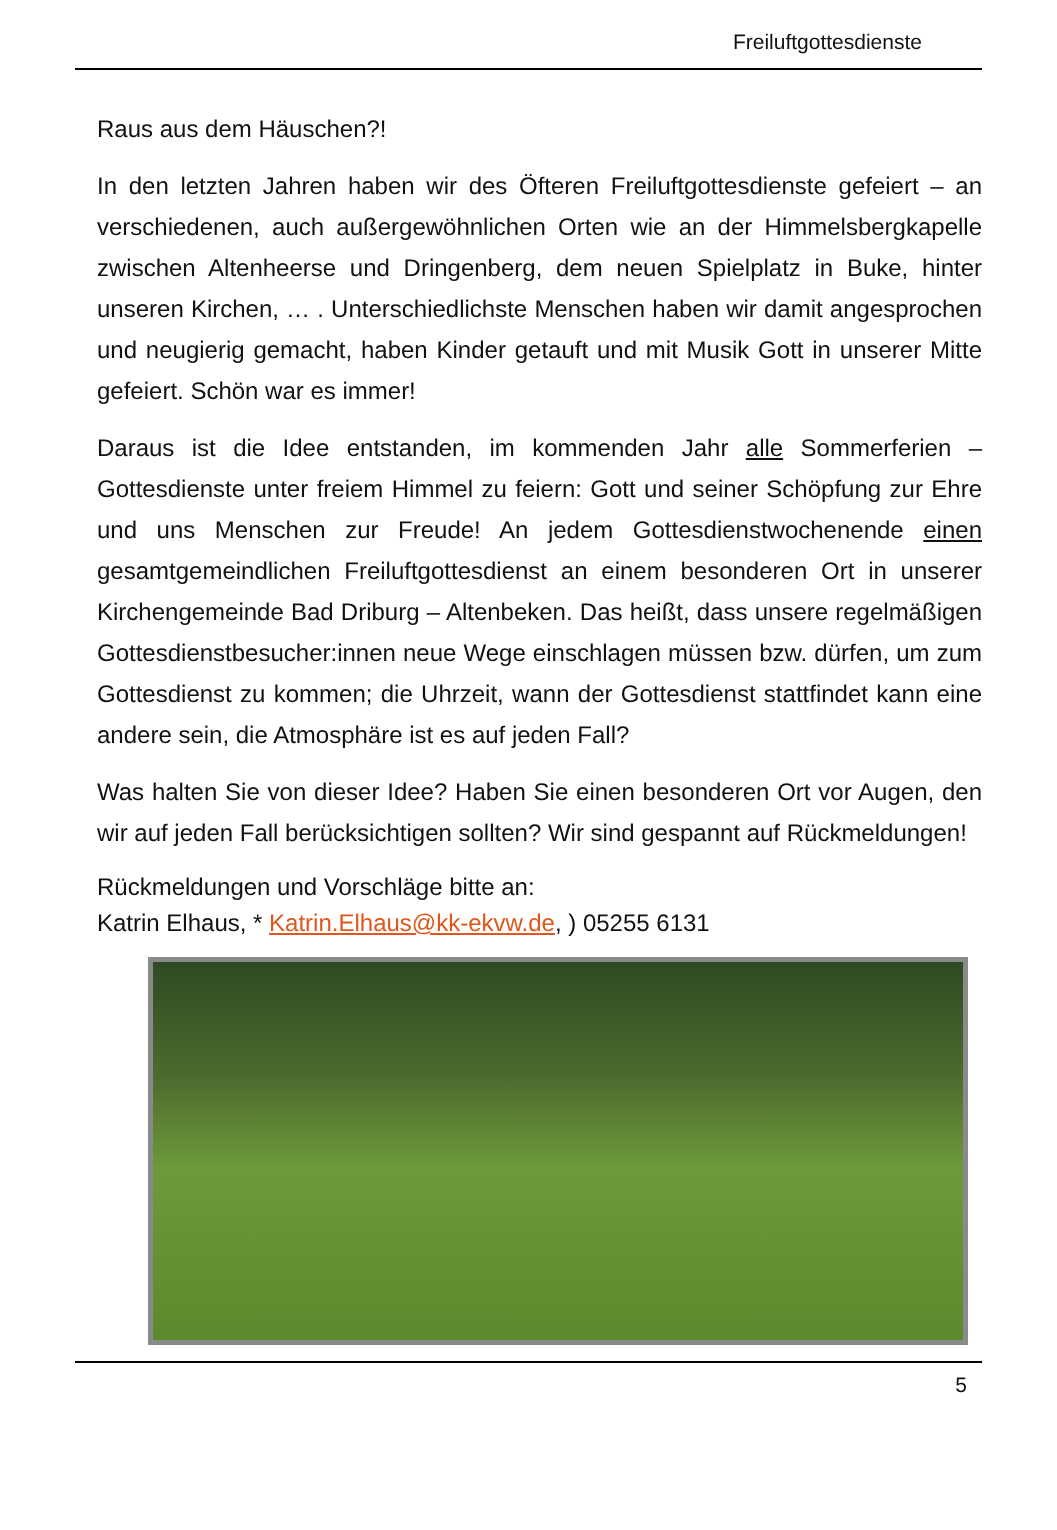Freiluftgottesdienste
Raus aus dem Häuschen?!
In den letzten Jahren haben wir des Öfteren Freiluftgottesdienste gefeiert – an verschiedenen, auch außergewöhnlichen Orten wie an der Himmelsberg­kapelle zwischen Altenheerse und Dringenberg, dem neuen Spielplatz in Bu­ke, hinter unseren Kirchen, … . Unterschiedlichste Menschen haben wir da­mit angesprochen und neugierig gemacht, haben Kinder getauft und mit Mu­sik Gott in unserer Mitte gefeiert. Schön war es immer!
Daraus ist die Idee entstanden, im kommenden Jahr alle Sommerferien – Gottesdienste unter freiem Himmel zu feiern: Gott und seiner Schöpfung zur Ehre und uns Menschen zur Freude! An jedem Gottesdienstwochenende ei­nen gesamtgemeindlichen Freiluftgottesdienst an einem besonderen Ort in unserer Kirchengemeinde Bad Driburg – Altenbeken. Das heißt, dass unsere regelmäßigen Gottesdienstbesucher:innen neue Wege einschlagen müssen bzw. dürfen, um zum Gottesdienst zu kommen; die Uhrzeit, wann der Gottes­dienst stattfindet kann eine andere sein, die Atmosphäre ist es auf jeden Fall?
Was halten Sie von dieser Idee? Haben Sie einen besonderen Ort vor Augen, den wir auf jeden Fall berücksichtigen sollten? Wir sind gespannt auf Rück­meldungen!
Rückmeldungen und Vorschläge bitte an:
Katrin Elhaus, * Katrin.Elhaus@kk-ekvw.de, ) 05255 6131
5